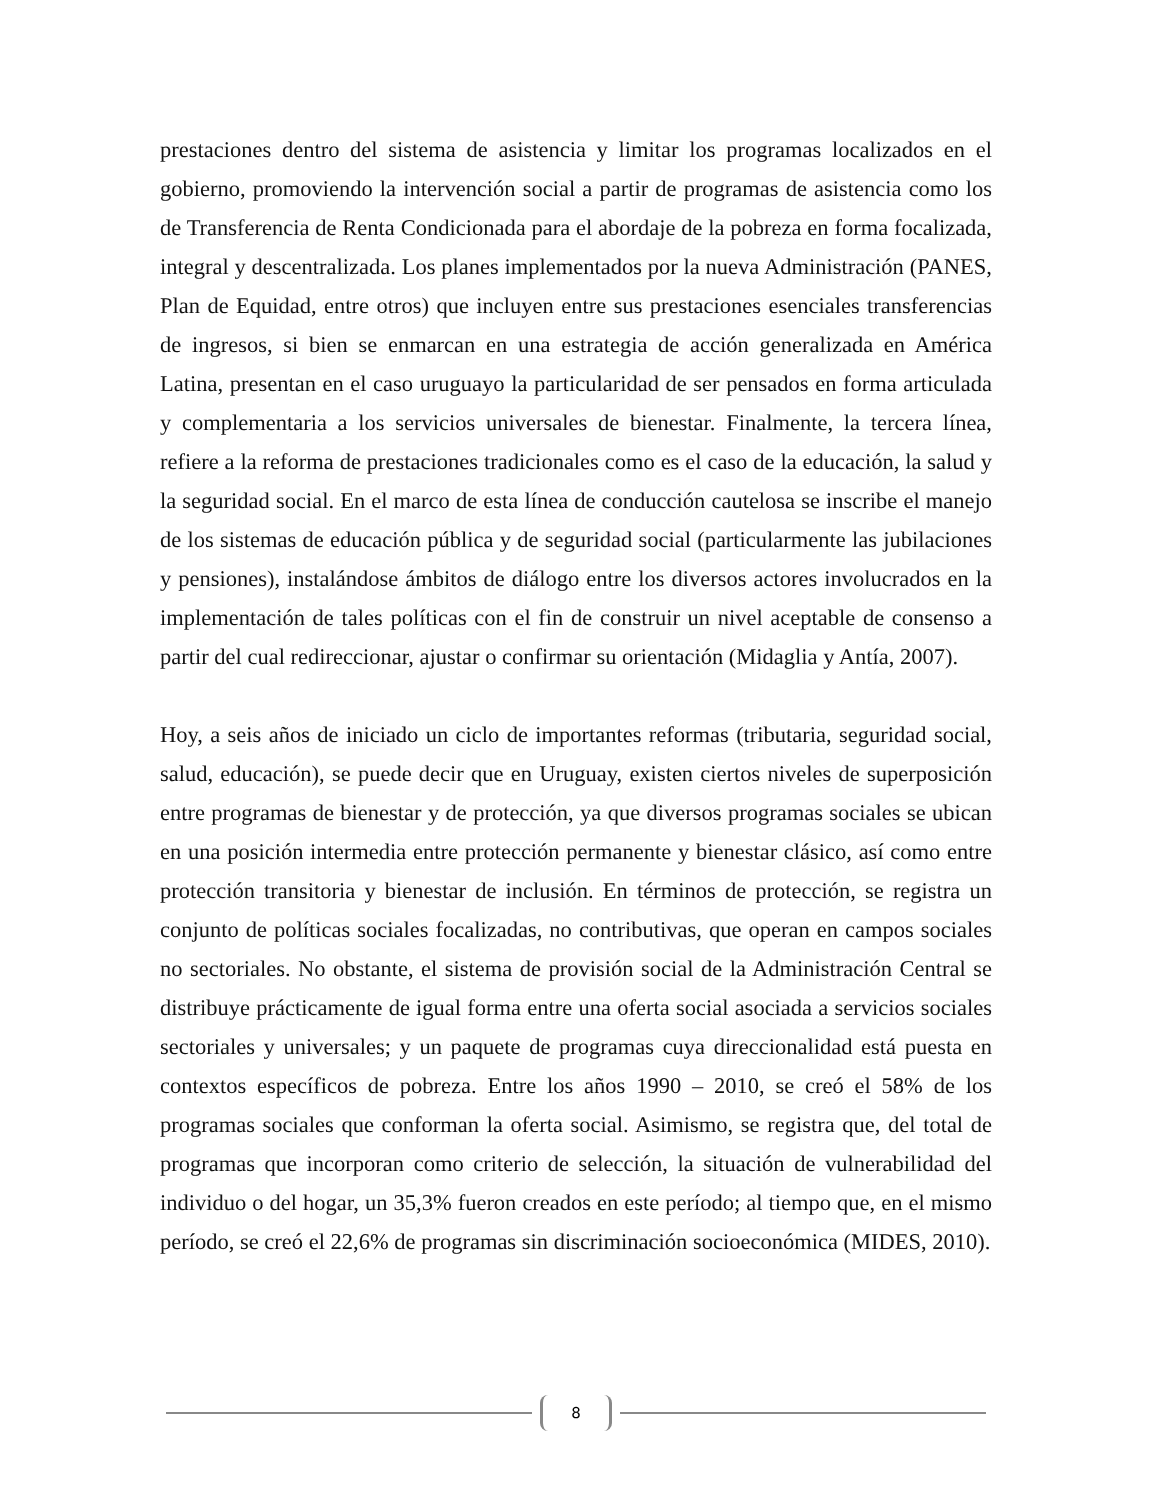prestaciones dentro del sistema de asistencia y limitar los programas localizados en el gobierno, promoviendo la intervención social a partir de programas de asistencia como los de Transferencia de Renta Condicionada para el abordaje de la pobreza en forma focalizada, integral y descentralizada. Los planes implementados por la nueva Administración (PANES, Plan de Equidad, entre otros) que incluyen entre sus prestaciones esenciales transferencias de ingresos, si bien se enmarcan en una estrategia de acción generalizada en América Latina, presentan en el caso uruguayo la particularidad de ser pensados en forma articulada y complementaria a los servicios universales de bienestar. Finalmente, la tercera línea, refiere a la reforma de prestaciones tradicionales como es el caso de la educación, la salud y la seguridad social. En el marco de esta línea de conducción cautelosa se inscribe el manejo de los sistemas de educación pública y de seguridad social (particularmente las jubilaciones y pensiones), instalándose ámbitos de diálogo entre los diversos actores involucrados en la implementación de tales políticas con el fin de construir un nivel aceptable de consenso a partir del cual redireccionar, ajustar o confirmar su orientación (Midaglia y Antía, 2007).
Hoy, a seis años de iniciado un ciclo de importantes reformas (tributaria, seguridad social, salud, educación), se puede decir que en Uruguay, existen ciertos niveles de superposición entre programas de bienestar y de protección, ya que diversos programas sociales se ubican en una posición intermedia entre protección permanente y bienestar clásico, así como entre protección transitoria y bienestar de inclusión. En términos de protección, se registra un conjunto de políticas sociales focalizadas, no contributivas, que operan en campos sociales no sectoriales. No obstante, el sistema de provisión social de la Administración Central se distribuye prácticamente de igual forma entre una oferta social asociada a servicios sociales sectoriales y universales; y un paquete de programas cuya direccionalidad está puesta en contextos específicos de pobreza. Entre los años 1990 – 2010, se creó el 58% de los programas sociales que conforman la oferta social. Asimismo, se registra que, del total de programas que incorporan como criterio de selección, la situación de vulnerabilidad del individuo o del hogar, un 35,3% fueron creados en este período; al tiempo que, en el mismo período, se creó el 22,6% de programas sin discriminación socioeconómica (MIDES, 2010).
8